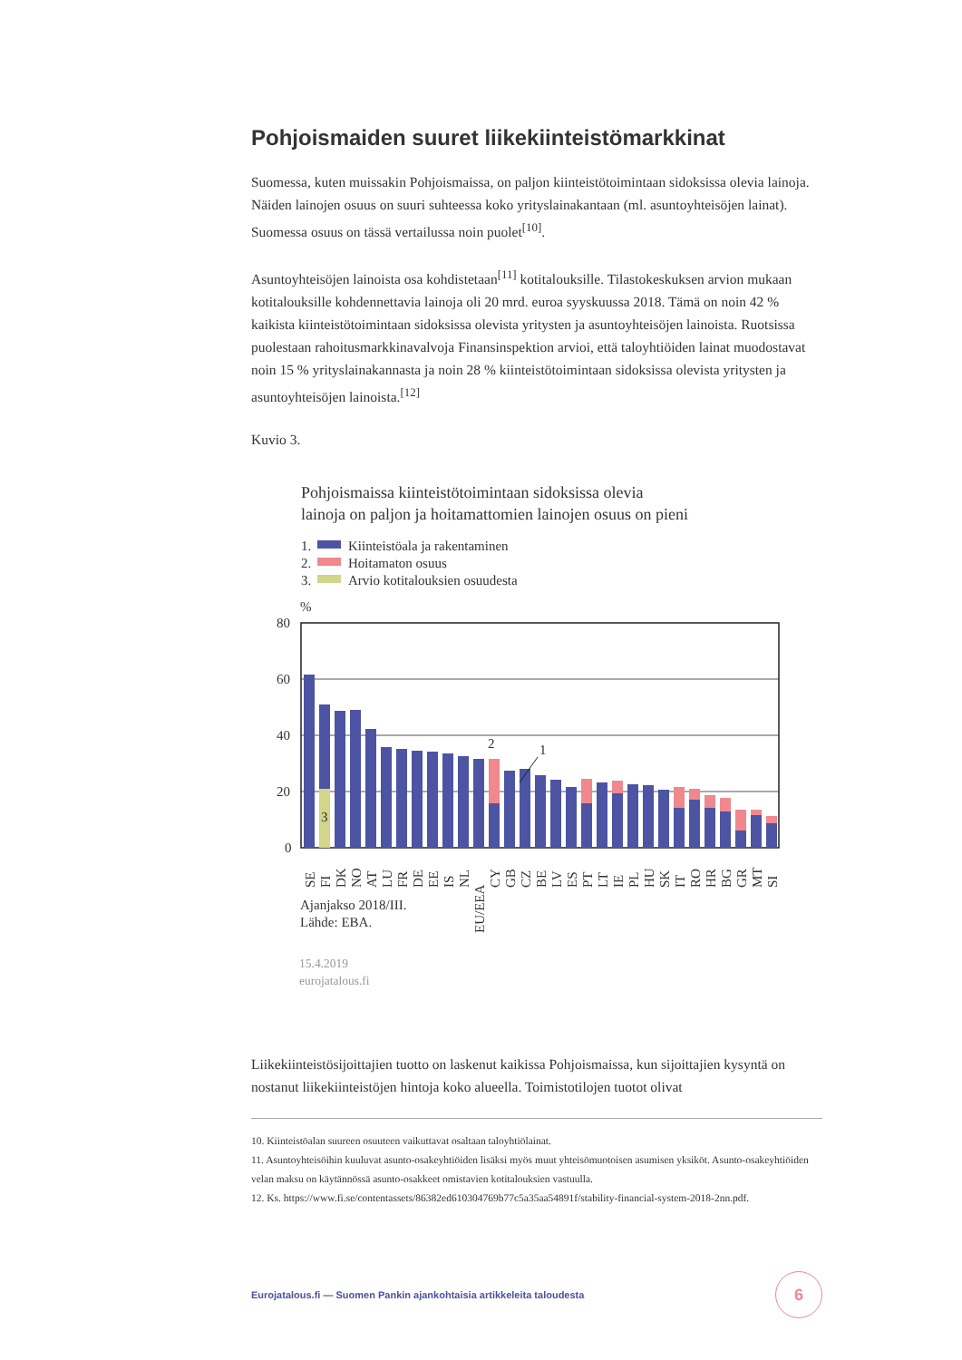Pohjoismaiden suuret liikekiinteistömarkkinat
Suomessa, kuten muissakin Pohjoismaissa, on paljon kiinteistötoimintaan sidoksissa olevia lainoja. Näiden lainojen osuus on suuri suhteessa koko yrityslainakantaan (ml. asuntoyhteisöjen lainat). Suomessa osuus on tässä vertailussa noin puolet<sup>[10]</sup>.
Asuntoyhteisöjen lainoista osa kohdistetaan<sup>[11]</sup> kotitalouksille. Tilastokeskuksen arvion mukaan kotitalouksille kohdennettavia lainoja oli 20 mrd. euroa syyskuussa 2018. Tämä on noin 42 % kaikista kiinteistötoimintaan sidoksissa olevista yritysten ja asuntoyhteisöjen lainoista. Ruotsissa puolestaan rahoitusmarkkinavalvoja Finansinspektion arvioi, että taloyhtiöiden lainat muodostavat noin 15 % yrityslainakannasta ja noin 28 % kiinteistötoimintaan sidoksissa olevista yritysten ja asuntoyhteisöjen lainoista.<sup>[12]</sup>
Kuvio 3.
Pohjoismaissa kiinteistötoimintaan sidoksissa olevia
lainoja on paljon ja hoitamattomien lainojen osuus on pieni
1.
Kiinteistöala ja rakentaminen
2.
Hoitamaton osuus
3.
Arvio kotitalouksien osuudesta
%
80
60
40
20
0
3
2
1
SE
FI
DK
NO
AT
LU
FR
DE
EE
IS
NL
EU/EEA
CY
GB
CZ
BE
LV
ES
PT
LT
IE
PL
HU
SK
IT
RO
HR
BG
GR
MT
SI
Ajanjakso 2018/III.
Lähde: EBA.
15.4.2019
eurojatalous.fi
Liikekiinteistösijoittajien tuotto on laskenut kaikissa Pohjoismaissa, kun sijoittajien kysyntä on nostanut liikekiinteistöjen hintoja koko alueella. Toimistotilojen tuotot olivat
10. Kiinteistöalan suureen osuuteen vaikuttavat osaltaan taloyhtiölainat.
11. Asuntoyhteisöihin kuuluvat asunto-osakeyhtiöiden lisäksi myös muut yhteisömuotoisen asumisen yksiköt. Asunto-osakeyhtiöiden velan maksu on käytännössä asunto-osakkeet omistavien kotitalouksien vastuulla.
12. Ks. https://www.fi.se/contentassets/86382ed610304769b77c5a35aa54891f/stability-financial-system-2018-2nn.pdf.
Eurojatalous.fi — Suomen Pankin ajankohtaisia artikkeleita taloudesta 6